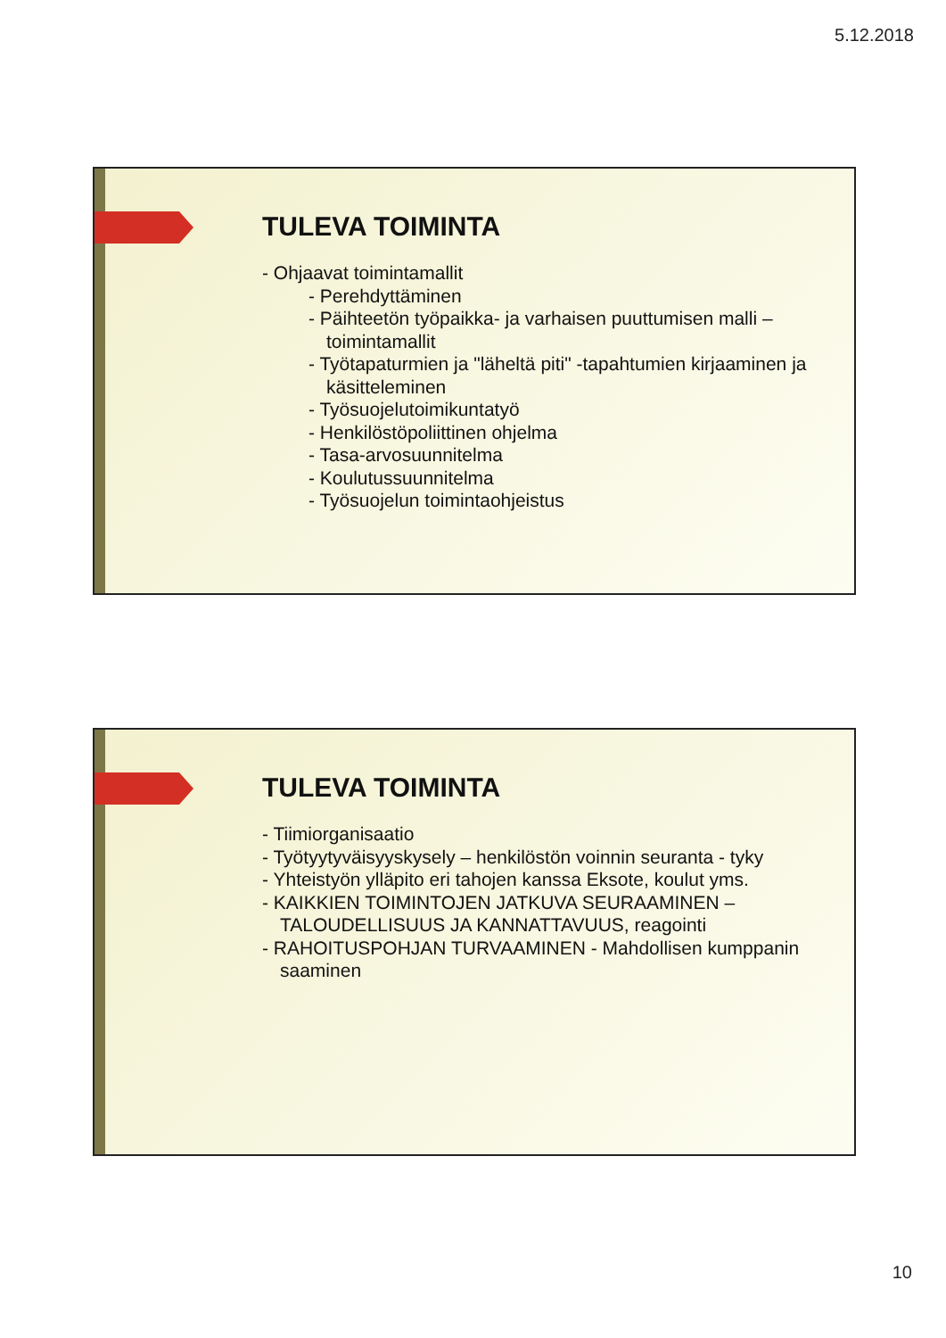5.12.2018
TULEVA TOIMINTA
- Ohjaavat toimintamallit
- Perehdyttäminen
- Päihteetön työpaikka- ja varhaisen puuttumisen malli – toimintamallit
- Työtapaturmien ja "läheltä piti" -tapahtumien kirjaaminen ja käsitteleminen
- Työsuojelutoimikuntatyö
- Henkilöstöpoliittinen ohjelma
- Tasa-arvosuunnitelma
- Koulutussuunnitelma
- Työsuojelun toimintaohjeistus
TULEVA TOIMINTA
- Tiimiorganisaatio
- Työtyytyväisyyskysely – henkilöstön voinnin seuranta - tyky
- Yhteistyön ylläpito eri tahojen kanssa Eksote, koulut yms.
- KAIKKIEN TOIMINTOJEN JATKUVA SEURAAMINEN – TALOUDELLISUUS JA KANNATTAVUUS, reagointi
- RAHOITUSPOHJAN TURVAAMINEN - Mahdollisen kumppanin saaminen
10